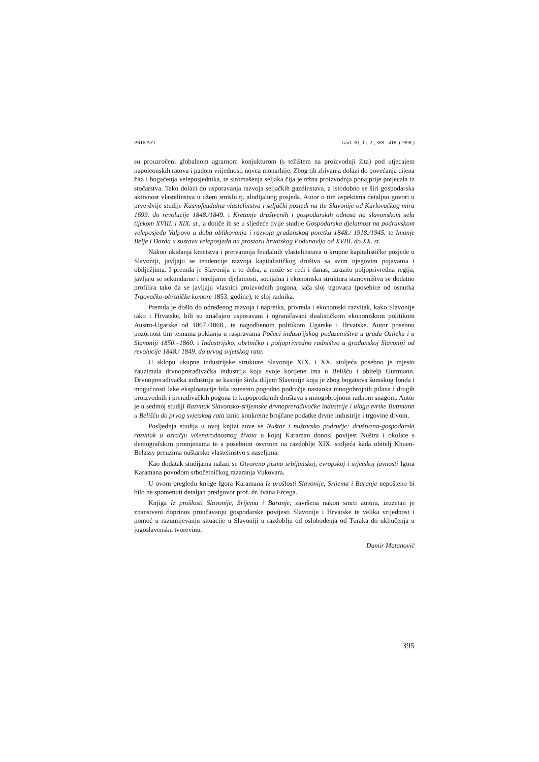PRIKAZI God. 30., br. 2., 389.–418. (1998.)
su prouzročeni globalnom agrarnom konjukturom (s težištem na proizvodnji žita) pod utjecajem napoleonskih ratova i padom vrijednosti novca monarhije. Zbog tih zbivanja dolazi do povećanja cijena žita i bogaćenja veleposjednika, te siromašenja seljaka čija je tržna proizvodnja ponajprije potjecala iz stočarstva. Tako dolazi do usporavanja razvoja seljačkih gazdinstava, a istodobno se širi gospodarska aktivnost vlastelinstva u užem smislu tj. alodijalnog posjeda. Autor o tim aspektima detaljno govori u prve dvije studije Kasnofeudalna vlastelinstva i seljački posjedi na tlu Slavonije od Karlovačkog mira 1699. do revolucije 1848./1849. i Kretanje društvenih i gospodarskih odnosa na slavonskom selu tijekom XVIII. i XIX. st., a dotiče ih se u sljedeće dvije studije Gospodarska djelatnost na podravskom veleposjedu Valpovo u doba oblikovanja i razvoja građanskog poretka 1848./ 1918./1945. te Imanje Belje i Darda u sustavu veleposjeda na prostoru hrvatskog Podunavlja od XVIII. do XX. st.
Nakon ukidanja kmetstva i pretvaranja feudalnih vlastelinstava u krupne kapitalističke posjede u Slavoniji, javljaju se tendencije razvoja kapitalističkog društva sa svim njegovim pojavama i obilježjima. I premda je Slavonija u to doba, a može se reći i danas, izrazito poljoprivredna regija, javljaju se sekundarne i tercijarne djelatnosti, socijalna i ekonomska struktura stanovništva se dodatno profilira tako da se javljaju vlasnici proizvodnih pogona, jača sloj trgovaca (posebice od osnutka Trgovačko-obrtničke komore 1853. godine), te sloj radnika.
Premda je došlo do određenog razvoja i napretka, privreda i ekonomski razvitak, kako Slavonije tako i Hrvatske, bili su značajno usporavani i ograničavani dualističkom ekonomskom politikom Austro-Ugarske od 1867./1868., te nagodbenom politikom Ugarske i Hrvatske. Autor posebnu pozornost tim temama poklanja u raspravama Počeci industrijskog poduzetništva u gradu Osijeku i u Slavoniji 1850.–1860. i Industrijsko, obrtničko i poljoprivredno radništvo u građanskoj Slavoniji od revolucije 1848./ 1849. do prvog svjetskog rata.
U sklopu ukupne industrijske strukture Slavonije XIX. i XX. stoljeća posebno je mjesto zauzimala drvnoprerađivačka industrija koja svoje korijene ima u Belišću i obitelji Guttmann. Drvnoprerađivačka industrija se kasnije širila diljem Slavonije koja je zbog bogatstva šumskog fonda i mogućnosti lake eksploatacije bila izuzetno pogodno područje nastanka mnogobrojnih pilana i drugih proizvodnih i prerađivačkih pogona te kupoprodajnih društava s mnogobrojnom radnom snagom. Autor je u sedmoj studiji Razvitak Slavonsko-srijemske drvnoprerađivačke industrije i uloga tvrtke Buttmann u Belišću do prvog svjetskog rata iznio konkretne brojčane podatke drvne industrije i trgovine drvom.
Posljednja studija u ovoj knjizi zove se Nuštar i nuštarsko područje: društveno-gospodarski razvitak u ozračju višenarodnosnog života u kojoj Karaman donosi povijest Nuštra i okolice s demografskim promjenama te s posebnim osvrtom na razdoblje XIX. stoljeća kada obitelj Khuen-Belassy preuzima nuštarsko vlastelinstvo s naseljima.
Kao dodatak studijama nalazi se Otvoreno pismo srbijanskoj, evropskoj i svjetskoj javnosti Igora Karamana povodom srbočetničkog razaranja Vukovara.
U ovom pregledu knjige Igora Karamana Iz prošlosti Slavonije, Srijema i Baranje nepošteno bi bilo ne spomenuti detaljan predgovor prof. dr. Ivana Ercega.
Knjiga Iz prošlosti Slavonije, Srijema i Baranje, završena nakon smrti autora, izuzetan je znanstveni doprinos proučavanju gospodarske povijesti Slavonije i Hrvatske te velika vrijednost i pomoć u razumijevanju situacije u Slavoniji u razdoblju od oslobođenja od Turaka do uključenja u jugoslavensku tvorevinu.
Damir Matanović
395